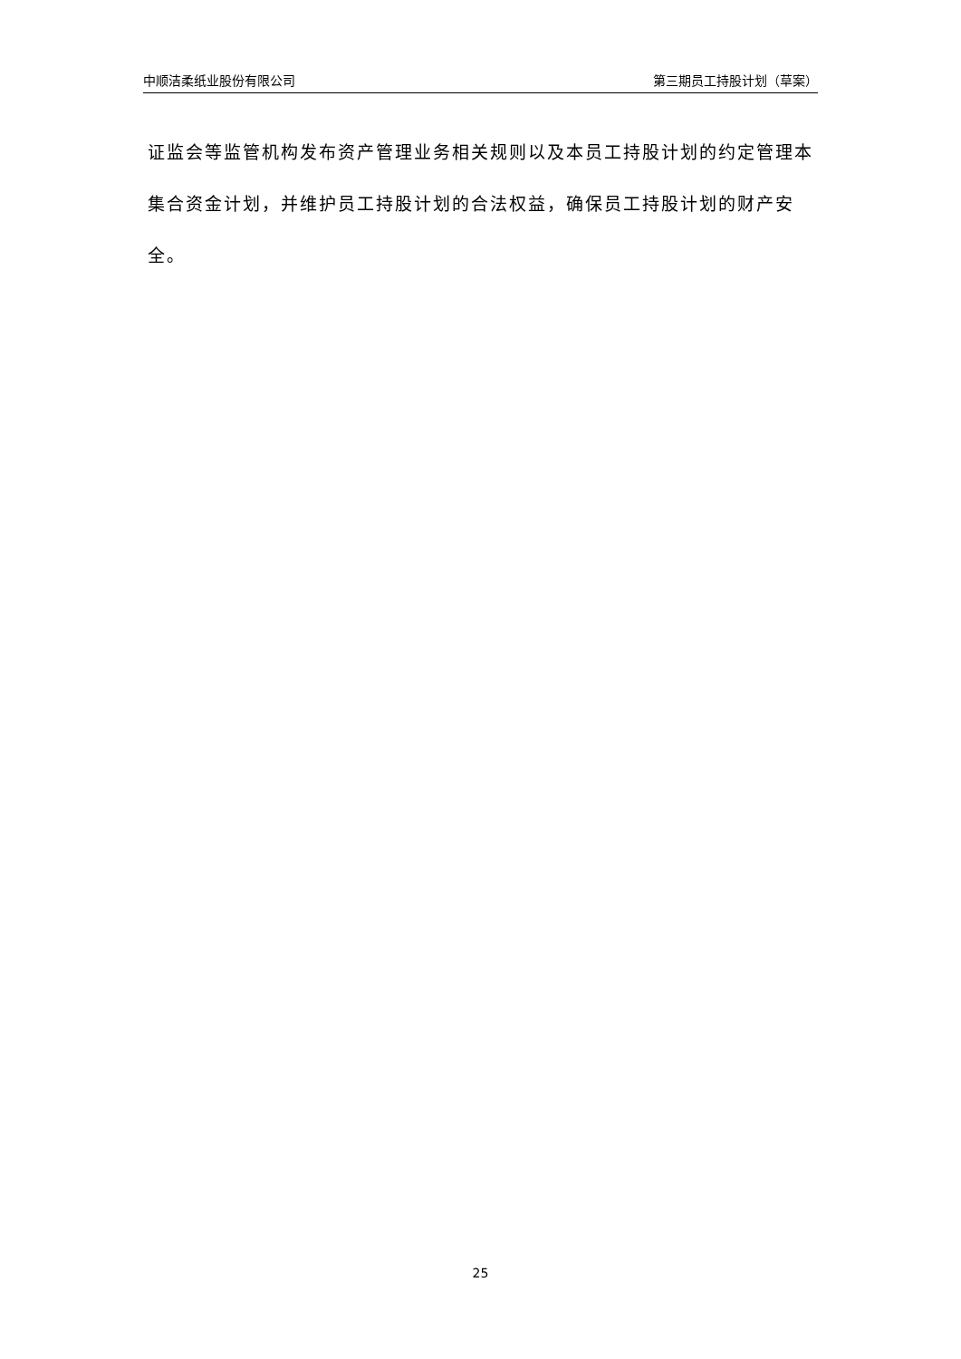中顺洁柔纸业股份有限公司 第三期员工持股计划（草案）
证监会等监管机构发布资产管理业务相关规则以及本员工持股计划的约定管理本集合资金计划，并维护员工持股计划的合法权益，确保员工持股计划的财产安全。
25